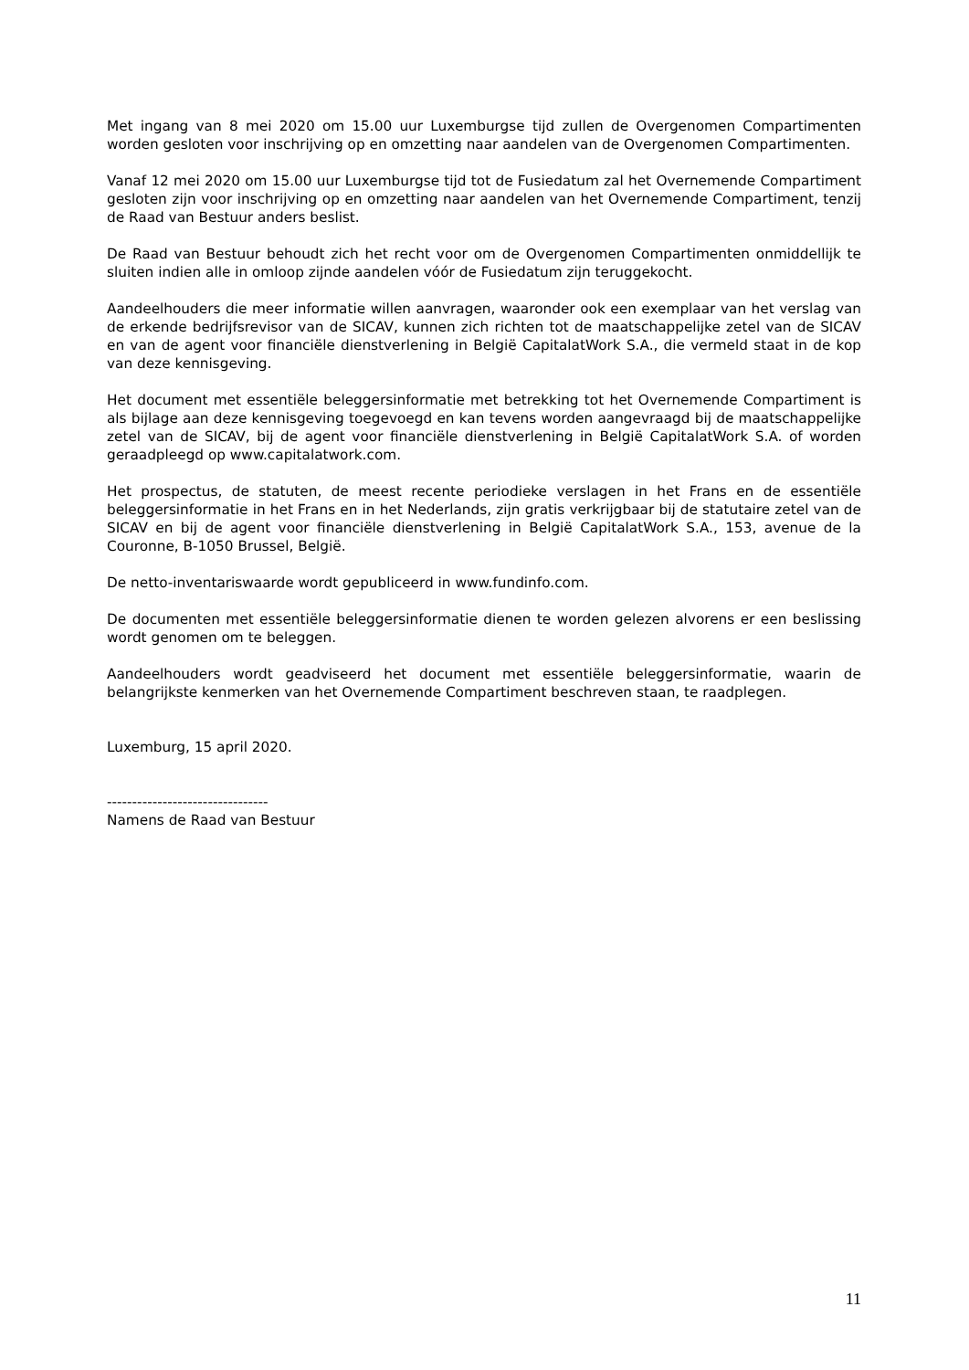Met ingang van 8 mei 2020 om 15.00 uur Luxemburgse tijd zullen de Overgenomen Compartimenten worden gesloten voor inschrijving op en omzetting naar aandelen van de Overgenomen Compartimenten.
Vanaf 12 mei 2020 om 15.00 uur Luxemburgse tijd tot de Fusiedatum zal het Overnemende Compartiment gesloten zijn voor inschrijving op en omzetting naar aandelen van het Overnemende Compartiment, tenzij de Raad van Bestuur anders beslist.
De Raad van Bestuur behoudt zich het recht voor om de Overgenomen Compartimenten onmiddellijk te sluiten indien alle in omloop zijnde aandelen vóór de Fusiedatum zijn teruggekocht.
Aandeelhouders die meer informatie willen aanvragen, waaronder ook een exemplaar van het verslag van de erkende bedrijfsrevisor van de SICAV, kunnen zich richten tot de maatschappelijke zetel van de SICAV en van de agent voor financiële dienstverlening in België CapitalatWork S.A., die vermeld staat in de kop van deze kennisgeving.
Het document met essentiële beleggersinformatie met betrekking tot het Overnemende Compartiment is als bijlage aan deze kennisgeving toegevoegd en kan tevens worden aangevraagd bij de maatschappelijke zetel van de SICAV, bij de agent voor financiële dienstverlening in België CapitalatWork S.A. of worden geraadpleegd op www.capitalatwork.com.
Het prospectus, de statuten, de meest recente periodieke verslagen in het Frans en de essentiële beleggersinformatie in het Frans en in het Nederlands, zijn gratis verkrijgbaar bij de statutaire zetel van de SICAV en bij de agent voor financiële dienstverlening in België CapitalatWork S.A., 153, avenue de la Couronne, B-1050 Brussel, België.
De netto-inventariswaarde wordt gepubliceerd in www.fundinfo.com.
De documenten met essentiële beleggersinformatie dienen te worden gelezen alvorens er een beslissing wordt genomen om te beleggen.
Aandeelhouders wordt geadviseerd het document met essentiële beleggersinformatie, waarin de belangrijkste kenmerken van het Overnemende Compartiment beschreven staan, te raadplegen.
Luxemburg, 15 april 2020.
--------------------------------
Namens de Raad van Bestuur
11